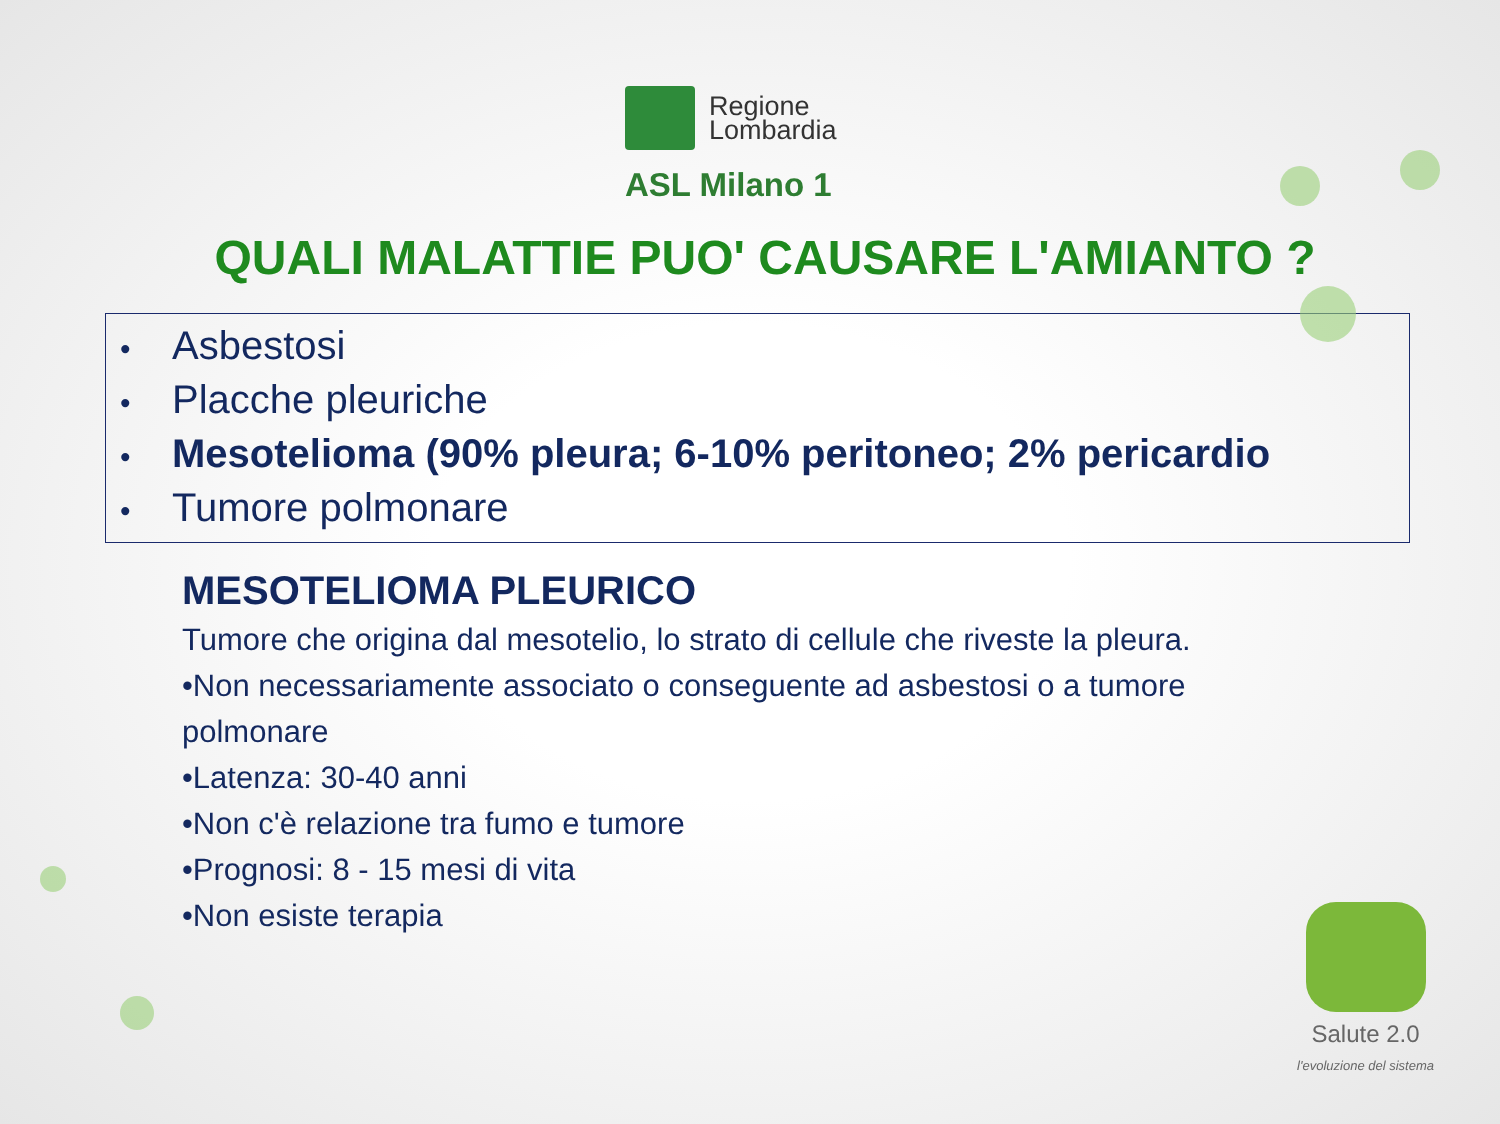Regione
Lombardia
ASL Milano 1
QUALI MALATTIE PUO' CAUSARE L'AMIANTO ?
• Asbestosi
• Placche pleuriche
• Mesotelioma (90% pleura; 6-10% peritoneo; 2% pericardio
• Tumore polmonare
MESOTELIOMA PLEURICO
Tumore che origina dal mesotelio, lo strato di cellule che riveste la pleura.
•Non necessariamente associato o conseguente ad asbestosi o a tumore
polmonare
•Latenza: 30-40 anni
•Non c'è relazione tra fumo e tumore
•Prognosi: 8 - 15 mesi di vita
•Non esiste terapia
Salute 2.0
l'evoluzione del sistema